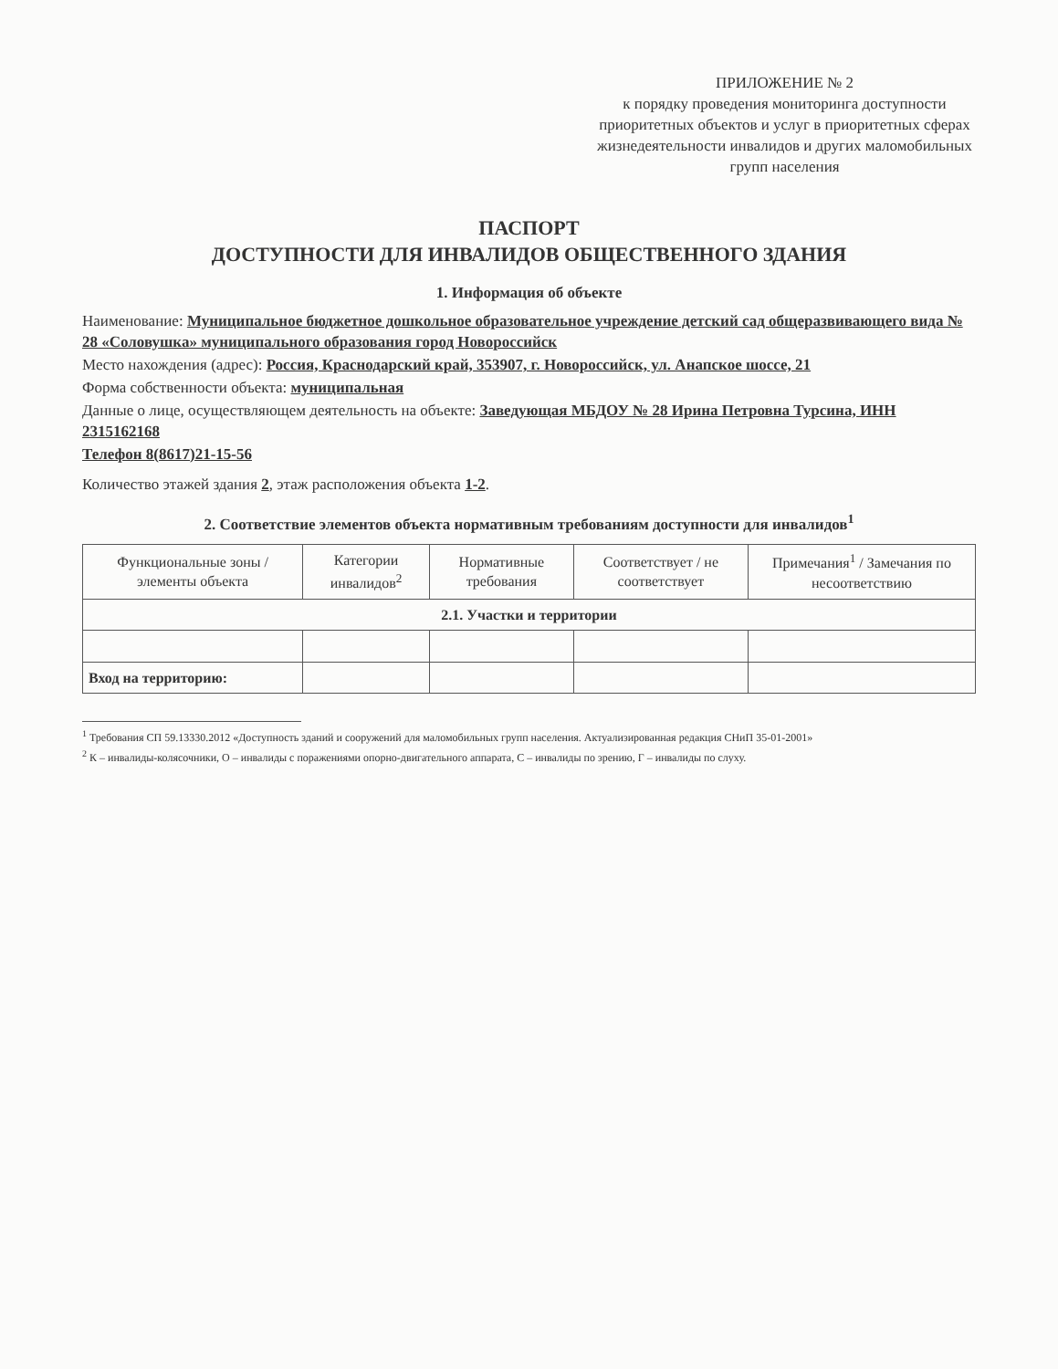ПРИЛОЖЕНИЕ № 2
к порядку проведения мониторинга доступности приоритетных объектов и услуг в приоритетных сферах жизнедеятельности инвалидов и других маломобильных групп населения
ПАСПОРТ
ДОСТУПНОСТИ ДЛЯ ИНВАЛИДОВ ОБЩЕСТВЕННОГО ЗДАНИЯ
1. Информация об объекте
Наименование: Муниципальное бюджетное дошкольное образовательное учреждение детский сад общеразвивающего вида № 28 «Соловушка» муниципального образования город Новороссийск
Место нахождения (адрес): Россия, Краснодарский край, 353907, г. Новороссийск, ул. Анапское шоссе, 21
Форма собственности объекта: муниципальная
Данные о лице, осуществляющем деятельность на объекте: Заведующая МБДОУ № 28 Ирина Петровна Турсина, ИНН 2315162168
Телефон 8(8617)21-15-56
Количество этажей здания 2, этаж расположения объекта 1-2.
2. Соответствие элементов объекта нормативным требованиям доступности для инвалидов<sup>1</sup>
| Функциональные зоны / элементы объекта | Категории инвалидов<sup>2</sup> | Нормативные требования | Соответствует / не соответствует | Примечания<sup>1</sup> / Замечания по несоответствию |
| --- | --- | --- | --- | --- |
| 2.1. Участки и территории | | | | |
| Вход на территорию: | | | | |
<sup>1</sup> Требования СП 59.13330.2012 «Доступность зданий и сооружений для маломобильных групп населения. Актуализированная редакция СНиП 35-01-2001»
<sup>2</sup> К – инвалиды-колясочники, О – инвалиды с поражениями опорно-двигательного аппарата, С – инвалиды по зрению, Г – инвалиды по слуху.